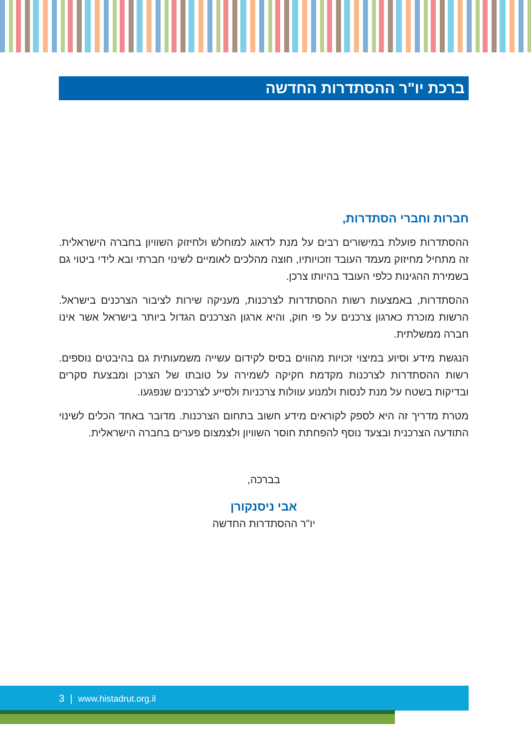ברכת יו"ר ההסתדרות החדשה
חברות וחברי הסתדרות,
ההסתדרות פועלת במישורים רבים על מנת לדאוג למוחלש ולחיזוק השוויון בחברה הישראלית. זה מתחיל מחיזוק מעמד העובד וזכויותיו, חוצה מהלכים לאומיים לשינוי חברתי ובא לידי ביטוי גם בשמירת ההגינות כלפי העובד בהיותו צרכן.
ההסתדרות, באמצעות רשות ההסתדרות לצרכנות, מעניקה שירות לציבור הצרכנים בישראל. הרשות מוכרת כארגון צרכנים על פי חוק, והיא ארגון הצרכנים הגדול ביותר בישראל אשר אינו חברה ממשלתית.
הנגשת מידע וסיוע במיצוי זכויות מהווים בסיס לקידום עשייה משמעותית גם בהיבטים נוספים. רשות ההסתדרות לצרכנות מקדמת חקיקה לשמירה על טובתו של הצרכן ומבצעת סקרים ובדיקות בשטח על מנת לנסות ולמנוע עוולות צרכניות ולסייע לצרכנים שנפגעו.
מטרת מדריך זה היא לספק לקוראים מידע חשוב בתחום הצרכנות. מדובר באחד הכלים לשינוי התודעה הצרכנית ובצעד נוסף להפחתת חוסר השוויון ולצמצום פערים בחברה הישראלית.
בברכה,
אבי ניסנקורן
יו"ר ההסתדרות החדשה
3 | www.histadrut.org.il